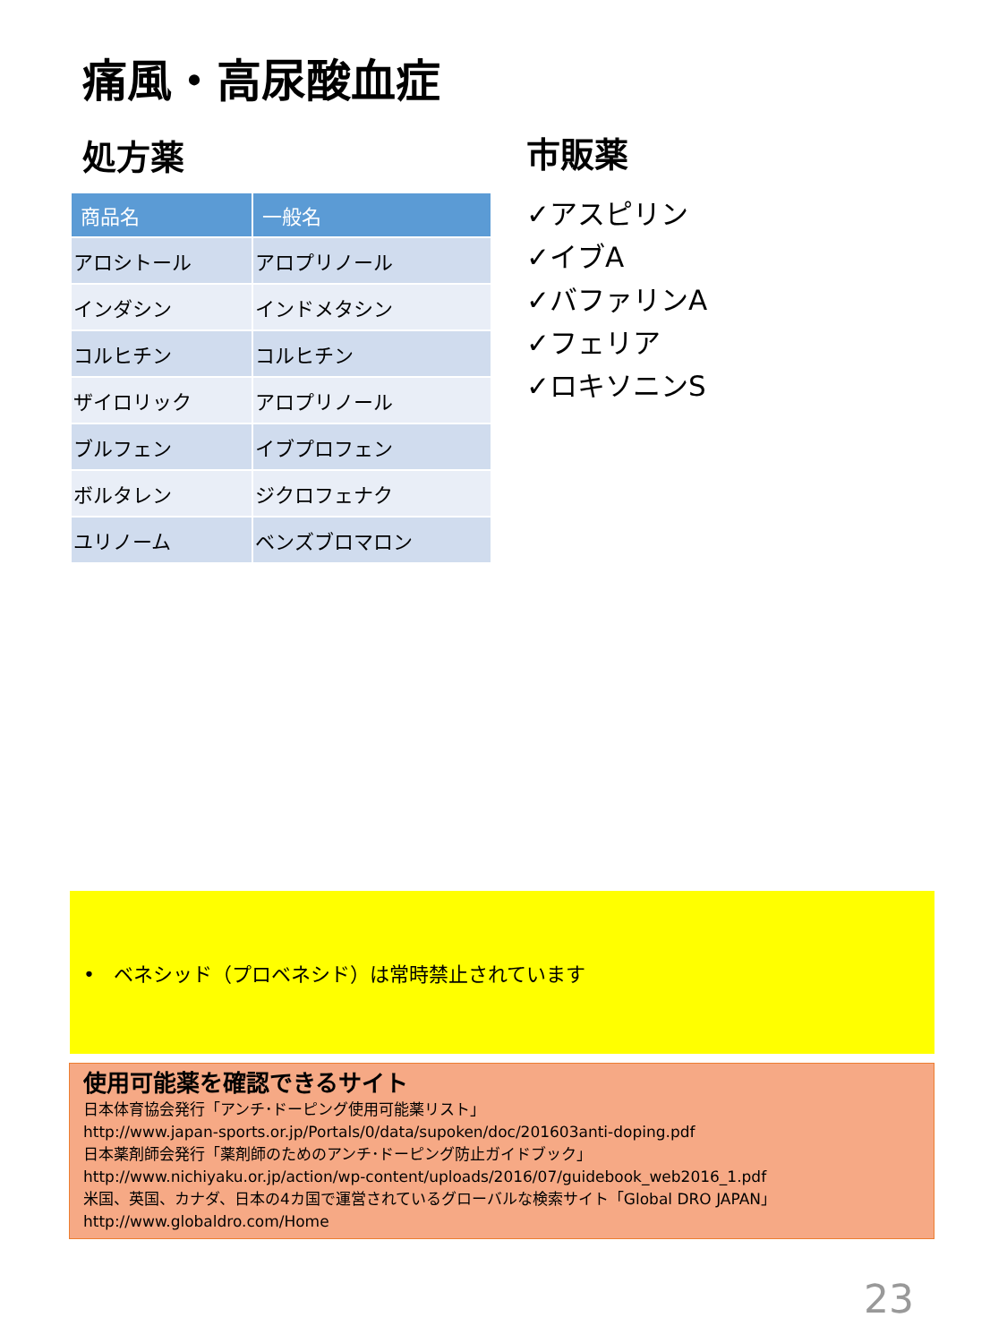痛風・高尿酸血症
処方薬
| 商品名 | 一般名 |
| --- | --- |
| アロシトール | アロプリノール |
| インダシン | インドメタシン |
| コルヒチン | コルヒチン |
| ザイロリック | アロプリノール |
| ブルフェン | イブプロフェン |
| ボルタレン | ジクロフェナク |
| ユリノーム | ベンズブロマロン |
市販薬
✓アスピリン
✓イブA
✓バファリンA
✓フェリア
✓ロキソニンS
• ベネシッド（プロベネシド）は常時禁止されています
使用可能薬を確認できるサイト
日本体育協会発行「アンチ･ドーピング使用可能薬リスト」
http://www.japan-sports.or.jp/Portals/0/data/supoken/doc/201603anti-doping.pdf
日本薬剤師会発行「薬剤師のためのアンチ･ドーピング防止ガイドブック」
http://www.nichiyaku.or.jp/action/wp-content/uploads/2016/07/guidebook_web2016_1.pdf
米国、英国、カナダ、日本の4カ国で運営されているグローバルな検索サイト「Global DRO JAPAN」
http://www.globaldro.com/Home
23